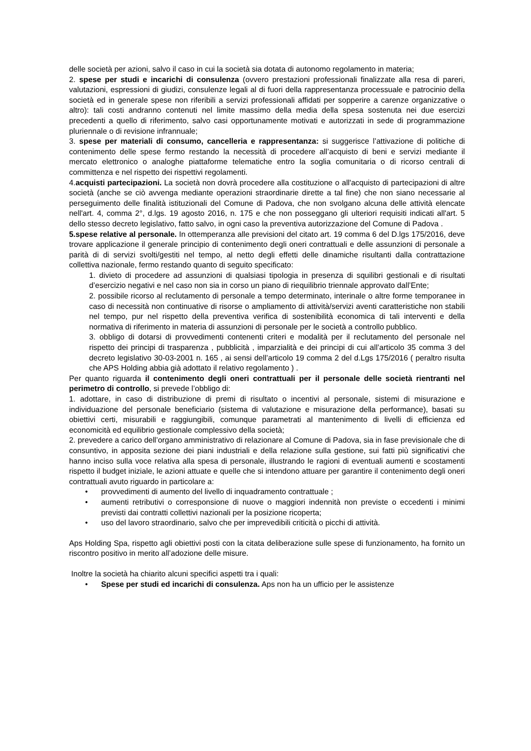delle società per azioni, salvo il caso in cui la società sia dotata di autonomo regolamento in materia;
2. spese per studi e incarichi di consulenza (ovvero prestazioni professionali finalizzate alla resa di pareri, valutazioni, espressioni di giudizi, consulenze legali al di fuori della rappresentanza processuale e patrocinio della società ed in generale spese non riferibili a servizi professionali affidati per sopperire a carenze organizzative o altro): tali costi andranno contenuti nel limite massimo della media della spesa sostenuta nei due esercizi precedenti a quello di riferimento, salvo casi opportunamente motivati e autorizzati in sede di programmazione pluriennale o di revisione infrannuale;
3. spese per materiali di consumo, cancelleria e rappresentanza: si suggerisce l’attivazione di politiche di contenimento delle spese fermo restando la necessità di procedere all’acquisto di beni e servizi mediante il mercato elettronico o analoghe piattaforme telematiche entro la soglia comunitaria o di ricorso centrali di committenza e nel rispetto dei rispettivi regolamenti.
4.acquisti partecipazioni. La società non dovrà procedere alla costituzione o all'acquisto di partecipazioni di altre società (anche se ciò avvenga mediante operazioni straordinarie dirette a tal fine) che non siano necessarie al perseguimento delle finalità istituzionali del Comune di Padova, che non svolgano alcuna delle attività elencate nell'art. 4, comma 2°, d.lgs. 19 agosto 2016, n. 175 e che non posseggano gli ulteriori requisiti indicati all'art. 5 dello stesso decreto legislativo, fatto salvo, in ogni caso la preventiva autorizzazione del Comune di Padova .
5.spese relative al personale. In ottemperanza alle previsioni del citato art. 19 comma 6 del D.lgs 175/2016, deve trovare applicazione il generale principio di contenimento degli oneri contrattuali e delle assunzioni di personale a parità di di servizi svolti/gestiti nel tempo, al netto degli effetti delle dinamiche risultanti dalla contrattazione collettiva nazionale, fermo restando quanto di seguito specificato:
1. divieto di procedere ad assunzioni di qualsiasi tipologia in presenza di squilibri gestionali e di risultati d’esercizio negativi e nel caso non sia in corso un piano di riequilibrio triennale approvato dall’Ente;
2. possibile ricorso al reclutamento di personale a tempo determinato, interinale o altre forme temporanee in caso di necessità non continuative di risorse o ampliamento di attività/servizi aventi caratteristiche non stabili nel tempo, pur nel rispetto della preventiva verifica di sostenibilità economica di tali interventi e della normativa di riferimento in materia di assunzioni di personale per le società a controllo pubblico.
3. obbligo di dotarsi di provvedimenti contenenti criteri e modalità per il reclutamento del personale nel rispetto dei principi di trasparenza , pubblicità , imparzialità e dei principi di cui all’articolo 35 comma 3 del decreto legislativo 30-03-2001 n. 165 , ai sensi dell’articolo 19 comma 2 del d.Lgs 175/2016 ( peraltro risulta che APS Holding abbia già adottato il relativo regolamento ) .
Per quanto riguarda il contenimento degli oneri contrattuali per il personale delle società rientranti nel perimetro di controllo, si prevede l’obbligo di:
1. adottare, in caso di distribuzione di premi di risultato o incentivi al personale, sistemi di misurazione e individuazione del personale beneficiario (sistema di valutazione e misurazione della performance), basati su obiettivi certi, misurabili e raggiungibili, comunque parametrati al mantenimento di livelli di efficienza ed economicità ed equilibrio gestionale complessivo della società;
2. prevedere a carico dell’organo amministrativo di relazionare al Comune di Padova, sia in fase previsionale che di consuntivo, in apposita sezione dei piani industriali e della relazione sulla gestione, sui fatti più significativi che hanno inciso sulla voce relativa alla spesa di personale, illustrando le ragioni di eventuali aumenti e scostamenti rispetto il budget iniziale, le azioni attuate e quelle che si intendono attuare per garantire il contenimento degli oneri contrattuali avuto riguardo in particolare a:
• provvedimenti di aumento del livello di inquadramento contrattuale ;
• aumenti retributivi o corresponsione di nuove o maggiori indennità non previste o eccedenti i minimi previsti dai contratti collettivi nazionali per la posizione ricoperta;
• uso del lavoro straordinario, salvo che per imprevedibili criticità o picchi di attività.
Aps Holding Spa, rispetto agli obiettivi posti con la citata deliberazione sulle spese di funzionamento, ha fornito un riscontro positivo in merito all’adozione delle misure.
Inoltre la società ha chiarito alcuni specifici aspetti tra i quali:
• Spese per studi ed incarichi di consulenza. Aps non ha un ufficio per le assistenze